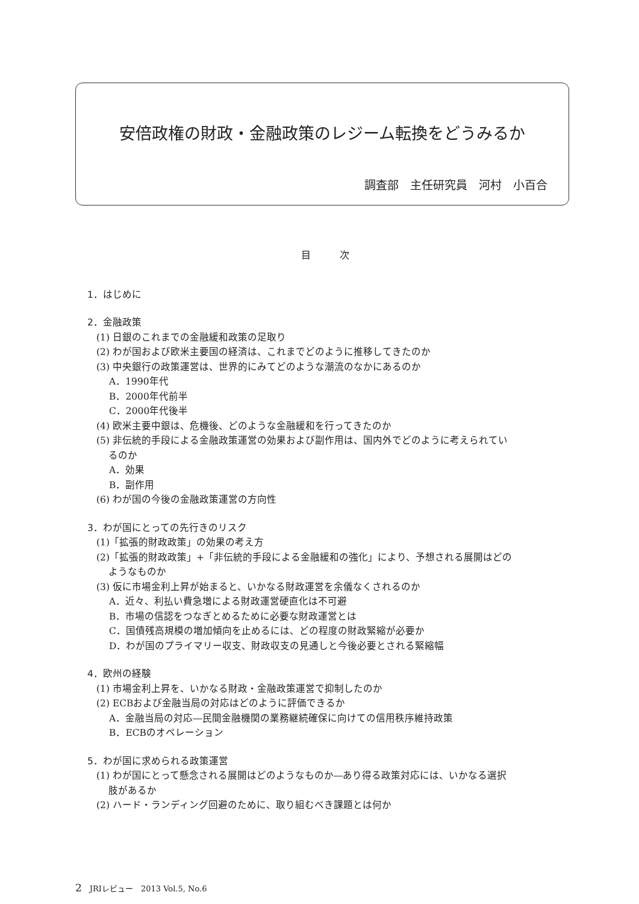安倍政権の財政・金融政策のレジーム転換をどうみるか
調査部　主任研究員　河村　小百合
目　　　次
1．はじめに
2．金融政策
(1) 日銀のこれまでの金融緩和政策の足取り
(2) わが国および欧米主要国の経済は、これまでどのように推移してきたのか
(3) 中央銀行の政策運営は、世界的にみてどのような潮流のなかにあるのか
A．1990年代
B．2000年代前半
C．2000年代後半
(4) 欧米主要中銀は、危機後、どのような金融緩和を行ってきたのか
(5) 非伝統的手段による金融政策運営の効果および副作用は、国内外でどのように考えられてい
るのか
A．効果
B．副作用
(6) わが国の今後の金融政策運営の方向性
3．わが国にとっての先行きのリスク
(1)「拡張的財政政策」の効果の考え方
(2)「拡張的財政政策」+「非伝統的手段による金融緩和の強化」により、予想される展開はどの
ようなものか
(3) 仮に市場金利上昇が始まると、いかなる財政運営を余儀なくされるのか
A．近々、利払い費急増による財政運営硬直化は不可避
B．市場の信認をつなぎとめるために必要な財政運営とは
C．国債残高規模の増加傾向を止めるには、どの程度の財政緊縮が必要か
D．わが国のプライマリー収支、財政収支の見通しと今後必要とされる緊縮幅
4．欧州の経験
(1) 市場金利上昇を、いかなる財政・金融政策運営で抑制したのか
(2) ECBおよび金融当局の対応はどのように評価できるか
A．金融当局の対応―民間金融機関の業務継続確保に向けての信用秩序維持政策
B．ECBのオペレーション
5．わが国に求められる政策運営
(1) わが国にとって懸念される展開はどのようなものか―あり得る政策対応には、いかなる選択
肢があるか
(2) ハード・ランディング回避のために、取り組むべき課題とは何か
2　JRIレビュー　2013 Vol.5, No.6